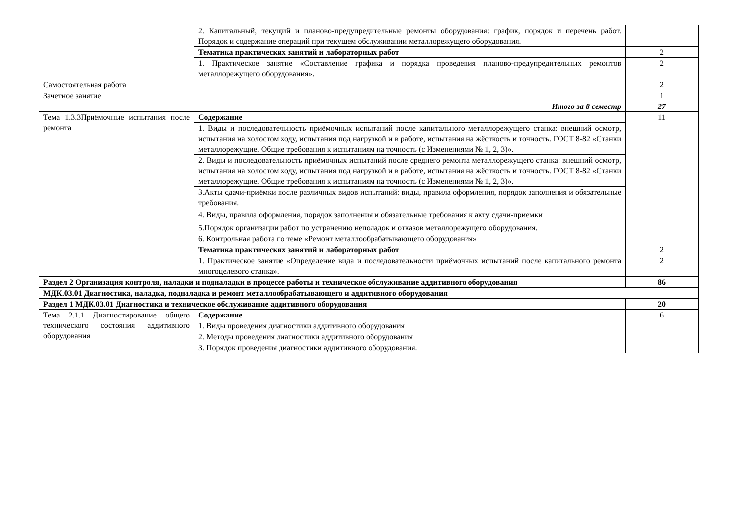| | 2. Капитальный, текущий и планово-предупредительные ремонты оборудования: график, порядок и перечень работ. Порядок и содержание операций при текущем обслуживании металлорежущего оборудования. | |
| | Тематика практических занятий и лабораторных работ | 2 |
| | 1. Практическое занятие «Составление графика и порядка проведения планово-предупредительных ремонтов металлорежущего оборудования». | 2 |
| Самостоятельная работа | | 2 |
| Зачетное занятие | | 1 |
| Итого за 8 семестр | | 27 |
| Тема 1.3.3Приёмочные испытания после ремонта | Содержание | 11 |
| | 1. Виды и последовательность приёмочных испытаний после капитального металлорежущего станка: внешний осмотр, испытания на холостом ходу, испытания под нагрузкой и в работе, испытания на жёсткость и точность. ГОСТ 8-82 «Станки металлорежущие. Общие требования к испытаниям на точность (с Изменениями № 1, 2, 3)». | |
| | 2. Виды и последовательность приёмочных испытаний после среднего ремонта металлорежущего станка: внешний осмотр, испытания на холостом ходу, испытания под нагрузкой и в работе, испытания на жёсткость и точность. ГОСТ 8-82 «Станки металлорежущие. Общие требования к испытаниям на точность (с Изменениями № 1, 2, 3)». | |
| | 3.Акты сдачи-приёмки после различных видов испытаний: виды, правила оформления, порядок заполнения и обязательные требования. | |
| | 4. Виды, правила оформления, порядок заполнения и обязательные требования к акту сдачи-приемки | |
| | 5.Порядок организации работ по устранению неполадок и отказов металлорежущего оборудования. | |
| | 6. Контрольная работа по теме «Ремонт металлообрабатывающего оборудования» | |
| | Тематика практических занятий и лабораторных работ | 2 |
| | 1. Практическое занятие «Определение вида и последовательности приёмочных испытаний после капитального ремонта многоцелевого станка». | 2 |
| Раздел 2 Организация контроля, наладки и подналадки в процессе работы и техническое обслуживание аддитивного оборудования | | 86 |
| МДК.03.01 Диагностика, наладка, подналадка и ремонт металлообрабатывающего и аддитивного оборудования | | |
| Раздел 1 МДК.03.01 Диагностика и техническое обслуживание аддитивного оборудования | | 20 |
| Тема 2.1.1 Диагностирование общего технического состояния аддитивного оборудования | Содержание | 6 |
| | 1. Виды проведения диагностики аддитивного оборудования | |
| | 2. Методы проведения диагностики аддитивного оборудования | |
| | 3. Порядок проведения диагностики аддитивного оборудования. | |